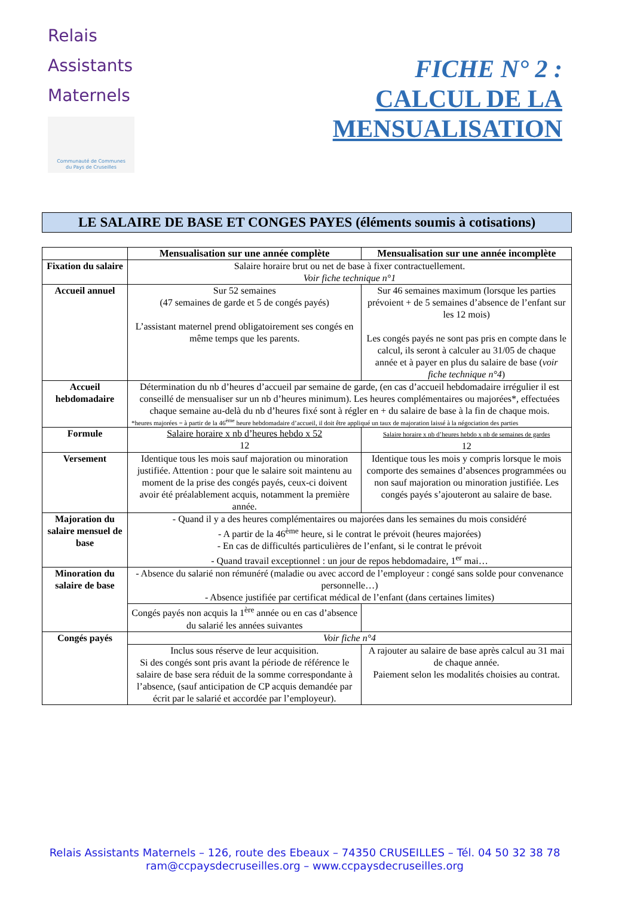Relais
Assistants
Maternels
Communauté de Communes
du Pays de Cruseilles
FICHE N° 2 :
CALCUL DE LA
MENSUALISATION
LE SALAIRE DE BASE ET CONGES PAYES (éléments soumis à cotisations)
| | Mensualisation sur une année complète | Mensualisation sur une année incomplète |
| --- | --- | --- |
| Fixation du salaire | Salaire horaire brut ou net de base à fixer contractuellement. Voir fiche technique n°1 | |
| Accueil annuel | Sur 52 semaines (47 semaines de garde et 5 de congés payés) L’assistant maternel prend obligatoirement ses congés en même temps que les parents. | Sur 46 semaines maximum (lorsque les parties prévoient + de 5 semaines d’absence de l’enfant sur les 12 mois) Les congés payés ne sont pas pris en compte dans le calcul, ils seront à calculer au 31/05 de chaque année et à payer en plus du salaire de base ( voir fiche technique n°4 ) |
| Accueil hebdomadaire | Détermination du nb d’heures d’accueil par semaine de garde, (en cas d’accueil hebdomadaire irrégulier il est conseillé de mensualiser sur un nb d’heures minimum). Les heures complémentaires ou majorées*, effectuées chaque semaine au-delà du nb d’heures fixé sont à régler en + du salaire de base à la fin de chaque mois. *heures majorées = à partir de la 46<sup>ème</sup> heure hebdomadaire d’accueil, il doit être appliqué un taux de majoration laissé à la négociation des parties | |
| Formule | Salaire horaire x nb d’heures hebdo x 52 12 | Salaire horaire x nb d’heures hebdo x nb de semaines de gardes 12 |
| Versement | Identique tous les mois sauf majoration ou minoration justifiée. Attention : pour que le salaire soit maintenu au moment de la prise des congés payés, ceux-ci doivent avoir été préalablement acquis, notamment la première année. | Identique tous les mois y compris lorsque le mois comporte des semaines d’absences programmées ou non sauf majoration ou minoration justifiée. Les congés payés s’ajouteront au salaire de base. |
| Majoration du salaire mensuel de base | - Quand il y a des heures complémentaires ou majorées dans les semaines du mois considéré - A partir de la 46<sup>ème</sup> heure, si le contrat le prévoit (heures majorées) - En cas de difficultés particulières de l’enfant, si le contrat le prévoit - Quand travail exceptionnel : un jour de repos hebdomadaire, 1<sup>er</sup> mai… | |
| Minoration du salaire de base | - Absence du salarié non rémunéré (maladie ou avec accord de l’employeur : congé sans solde pour convenance personnelle…) - Absence justifiée par certificat médical de l’enfant (dans certaines limites) | |
| | Congés payés non acquis la 1<sup>ère</sup> année ou en cas d’absence du salarié les années suivantes | |
| Congés payés | Voir fiche n°4 | |
| | Inclus sous réserve de leur acquisition. Si des congés sont pris avant la période de référence le salaire de base sera réduit de la somme correspondante à l’absence, (sauf anticipation de CP acquis demandée par écrit par le salarié et accordée par l’employeur). | A rajouter au salaire de base après calcul au 31 mai de chaque année. Paiement selon les modalités choisies au contrat. |
Relais Assistants Maternels – 126, route des Ebeaux – 74350 CRUSEILLES – Tél. 04 50 32 38 78
ram@ccpaysdecruseilles.org – www.ccpaysdecruseilles.org